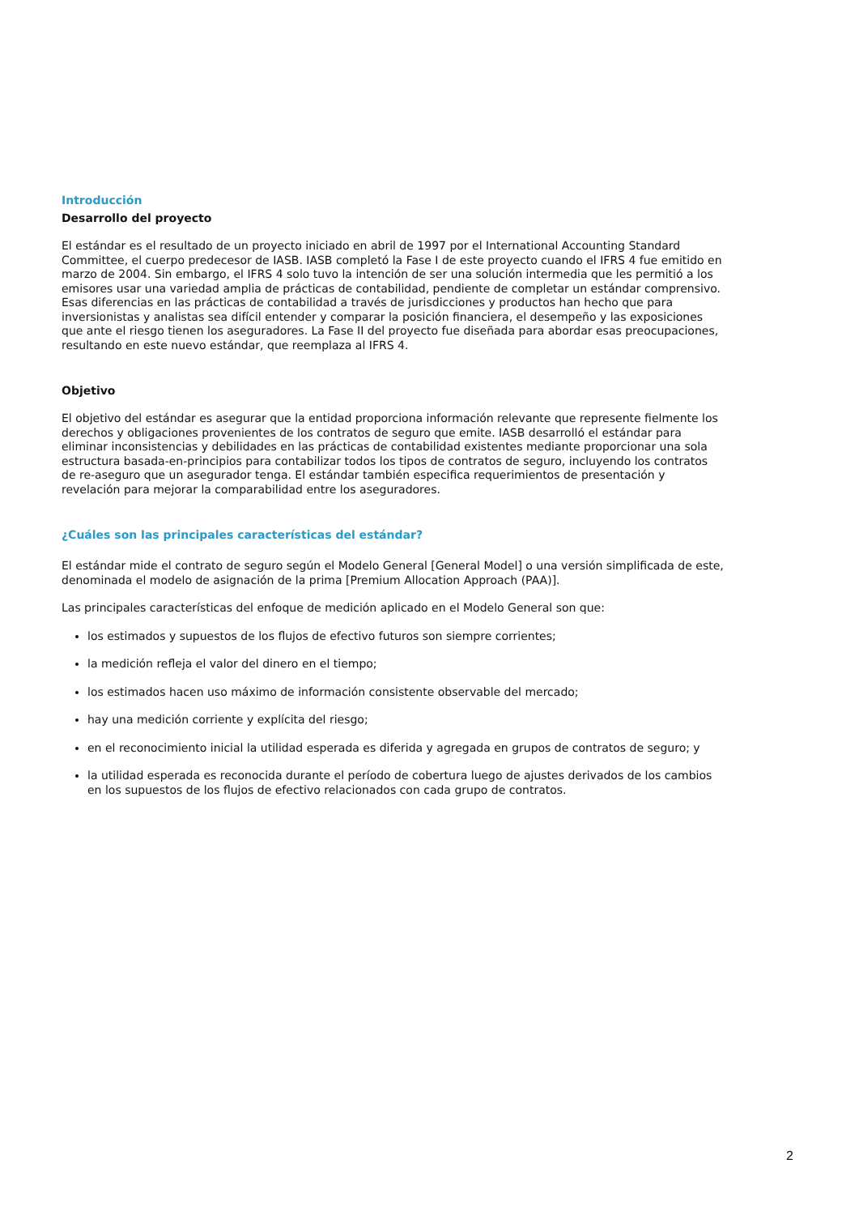Introducción
Desarrollo del proyecto
El estándar es el resultado de un proyecto iniciado en abril de 1997 por el International Accounting Standard Committee, el cuerpo predecesor de IASB. IASB completó la Fase I de este proyecto cuando el IFRS 4 fue emitido en marzo de 2004. Sin embargo, el IFRS 4 solo tuvo la intención de ser una solución intermedia que les permitió a los emisores usar una variedad amplia de prácticas de contabilidad, pendiente de completar un estándar comprensivo. Esas diferencias en las prácticas de contabilidad a través de jurisdicciones y productos han hecho que para inversionistas y analistas sea difícil entender y comparar la posición financiera, el desempeño y las exposiciones que ante el riesgo tienen los aseguradores. La Fase II del proyecto fue diseñada para abordar esas preocupaciones, resultando en este nuevo estándar, que reemplaza al IFRS 4.
Objetivo
El objetivo del estándar es asegurar que la entidad proporciona información relevante que represente fielmente los derechos y obligaciones provenientes de los contratos de seguro que emite. IASB desarrolló el estándar para eliminar inconsistencias y debilidades en las prácticas de contabilidad existentes mediante proporcionar una sola estructura basada-en-principios para contabilizar todos los tipos de contratos de seguro, incluyendo los contratos de re-aseguro que un asegurador tenga. El estándar también especifica requerimientos de presentación y revelación para mejorar la comparabilidad entre los aseguradores.
¿Cuáles son las principales características del estándar?
El estándar mide el contrato de seguro según el Modelo General [General Model] o una versión simplificada de este, denominada el modelo de asignación de la prima [Premium Allocation Approach (PAA)].
Las principales características del enfoque de medición aplicado en el Modelo General son que:
los estimados y supuestos de los flujos de efectivo futuros son siempre corrientes;
la medición refleja el valor del dinero en el tiempo;
los estimados hacen uso máximo de información consistente observable del mercado;
hay una medición corriente y explícita del riesgo;
en el reconocimiento inicial la utilidad esperada es diferida y agregada en grupos de contratos de seguro; y
la utilidad esperada es reconocida durante el período de cobertura luego de ajustes derivados de los cambios en los supuestos de los flujos de efectivo relacionados con cada grupo de contratos.
2